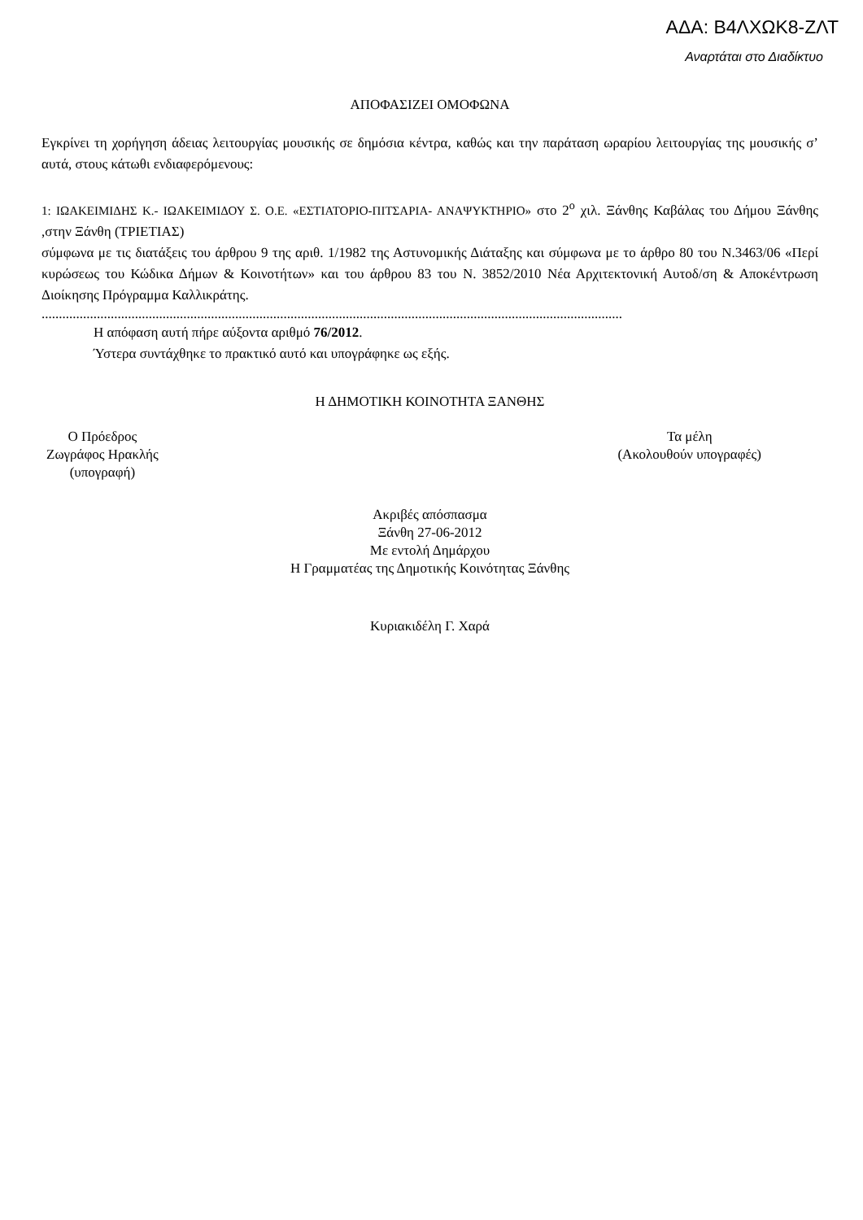ΑΔΑ: Β4ΛΧΩΚ8-ΖΛΤ
Αναρτάται στο Διαδίκτυο
ΑΠΟΦΑΣΙΖΕΙ ΟΜΟΦΩΝΑ
Εγκρίνει τη χορήγηση άδειας λειτουργίας μουσικής σε δημόσια κέντρα, καθώς και την παράταση ωραρίου λειτουργίας της μουσικής σ’ αυτά, στους κάτωθι ενδιαφερόμενους:
1: ΙΩΑΚΕΙΜΙΔΗΣ Κ.- ΙΩΑΚΕΙΜΙΔΟΥ Σ. Ο.Ε. «ΕΣΤΙΑΤΟΡΙΟ-ΠΙΤΣΑΡΙΑ- ΑΝΑΨΥΚΤΗΡΙΟ» στο 2<sup>ο</sup> χιλ. Ξάνθης Καβάλας του Δήμου Ξάνθης ,στην Ξάνθη (ΤΡΙΕΤΙΑΣ)
σύμφωνα με τις διατάξεις του άρθρου 9 της αριθ. 1/1982 της Αστυνομικής Διάταξης και σύμφωνα με το άρθρο 80 του Ν.3463/06 «Περί κυρώσεως του Κώδικα Δήμων & Κοινοτήτων» και του άρθρου 83 του Ν. 3852/2010 Νέα Αρχιτεκτονική Αυτοδ/ση & Αποκέντρωση Διοίκησης Πρόγραμμα Καλλικράτης.
........................................................................................................................................................................
Η απόφαση αυτή πήρε αύξοντα αριθμό 76/2012.
Ύστερα συντάχθηκε το πρακτικό αυτό και υπογράφηκε ως εξής.
Η ΔΗΜΟΤΙΚΗ ΚΟΙΝΟΤΗΤΑ ΞΑΝΘΗΣ
Ο Πρόεδρος
Ζωγράφος Ηρακλής
(υπογραφή)
Τα μέλη
(Ακολουθούν υπογραφές)
Ακριβές απόσπασμα
Ξάνθη 27-06-2012
Με εντολή Δημάρχου
Η Γραμματέας της Δημοτικής Κοινότητας Ξάνθης
Κυριακιδέλη Γ. Χαρά